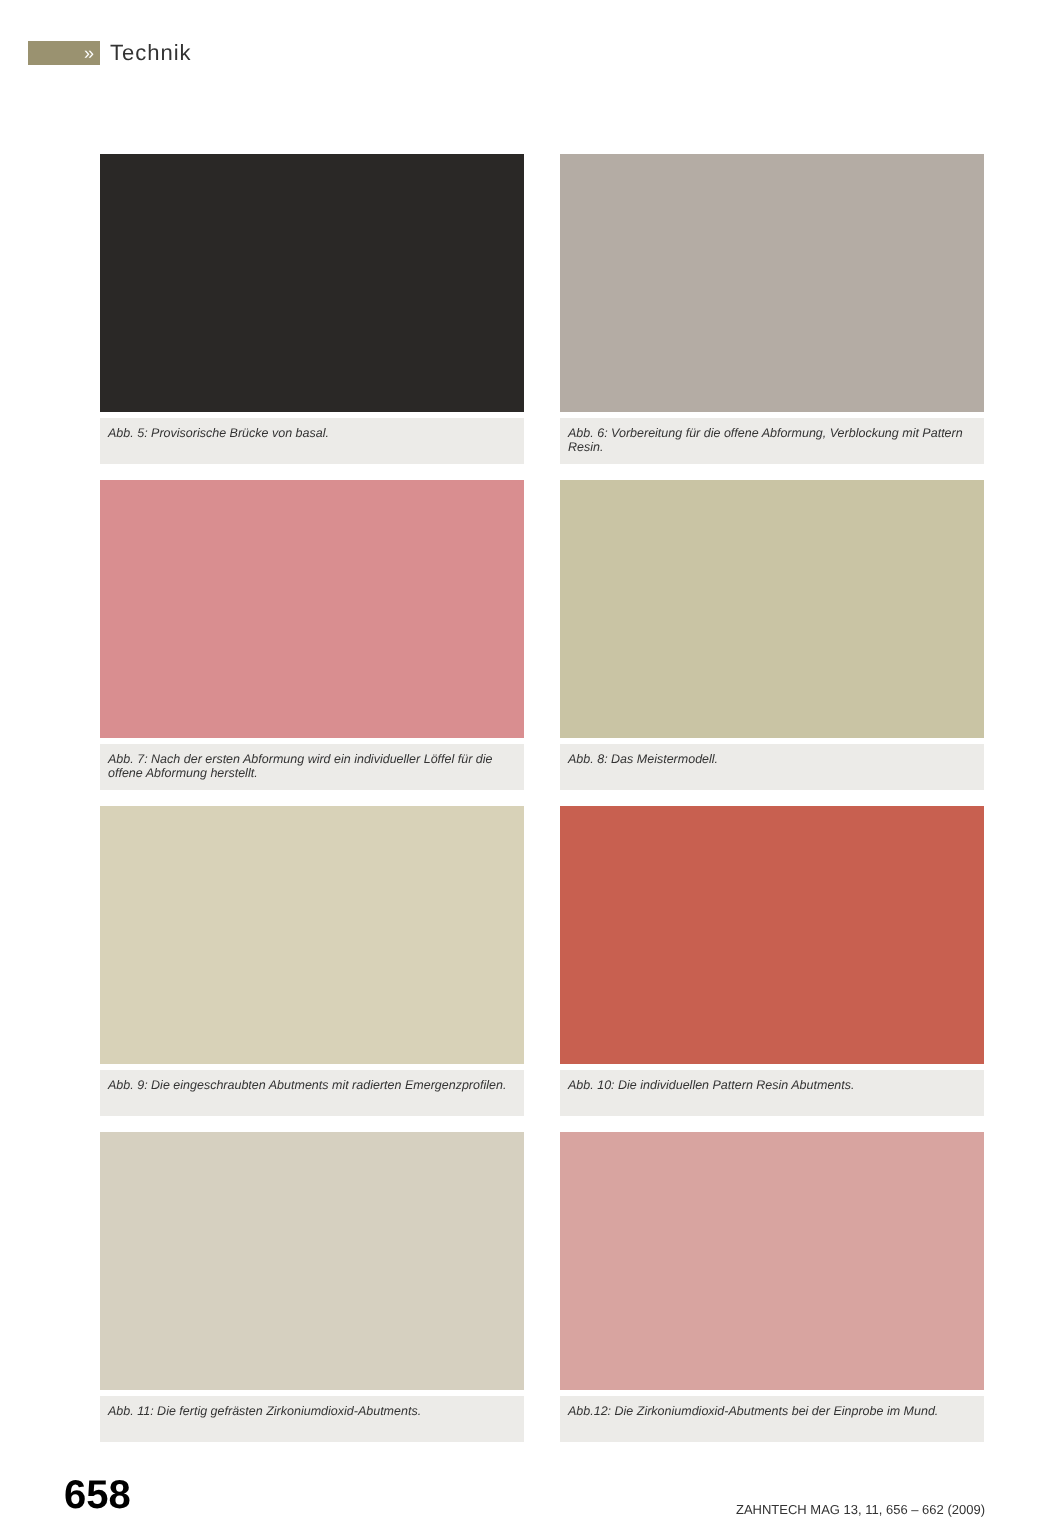»
Technik
Abb. 5: Provisorische Brücke von basal.
Abb. 6: Vorbereitung für die offene Abformung, Verblockung mit Pattern Resin.
Abb. 7: Nach der ersten Abformung wird ein individueller Löffel für die offene Abformung herstellt.
Abb. 8: Das Meistermodell.
Abb. 9: Die eingeschraubten Abutments mit radierten Emergenzprofilen.
Abb. 10: Die individuellen Pattern Resin Abutments.
Abb. 11: Die fertig gefrästen Zirkoniumdioxid-Abutments.
Abb.12: Die Zirkoniumdioxid-Abutments bei der Einprobe im Mund.
658
ZAHNTECH MAG 13, 11, 656 – 662 (2009)